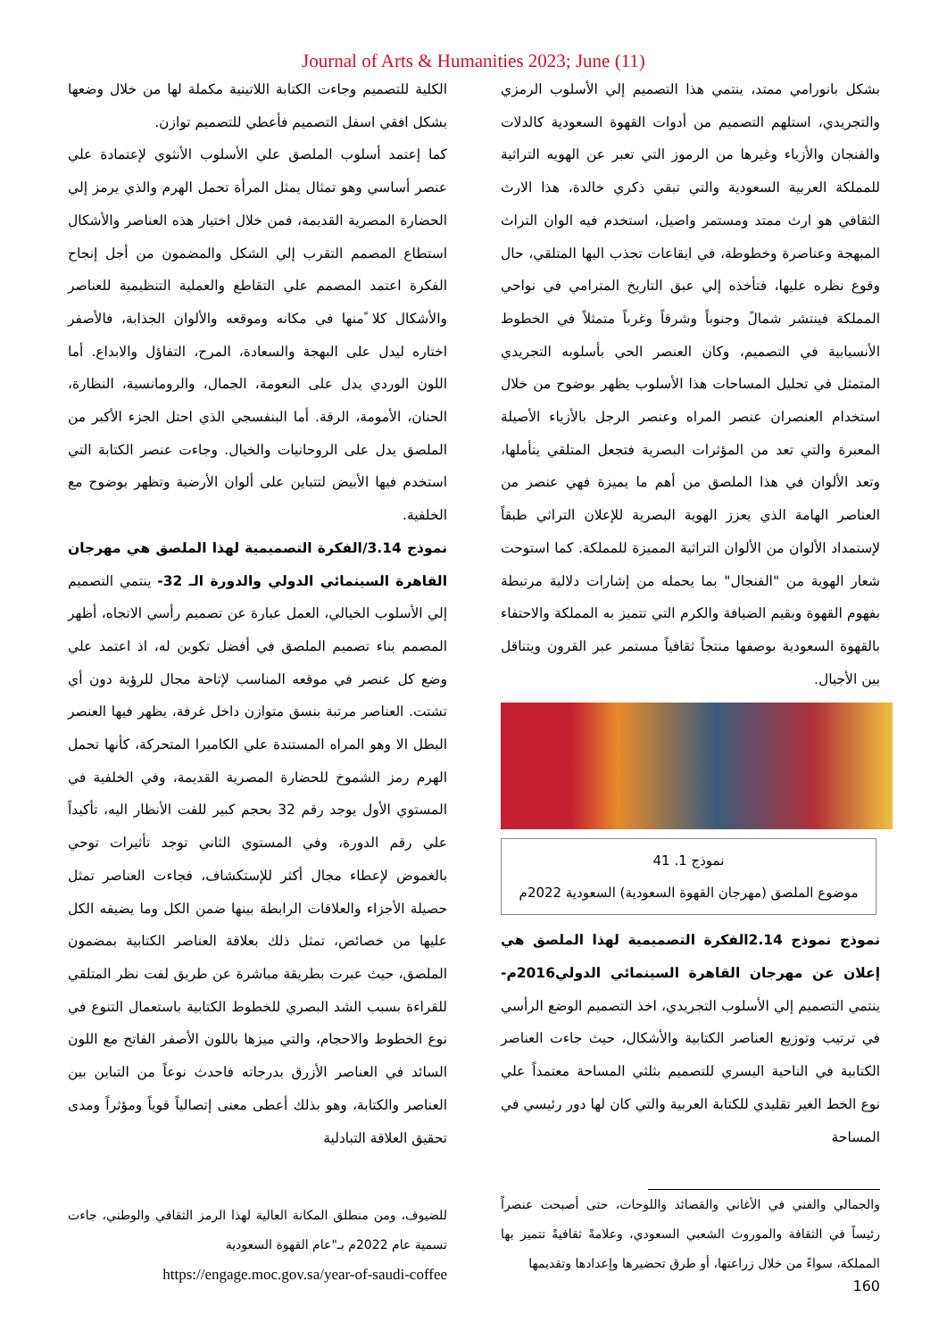Journal of Arts & Humanities 2023; June (11)
بشكل بانورامي ممتد، ينتمي هذا التصميم إلي الأسلوب الرمزي والتجريدي، استلهم التصميم من أدوات القهوة السعودية كالدلات والفنجان والأزياء وغيرها من الرموز التي تعبر عن الهويه التراثية للمملكة العربية السعودية والتي تبقي ذكري خالدة، هذا الارث الثقافي هو ارث ممتد ومستمر واصيل، استخدم فيه الوان التراث المبهجة وعناصرة وخطوطة، في ايقاعات تجذب اليها المتلقي، حال وقوع نظره عليها، فتأخذه إلي عبق التاريخ المترامي في نواحي المملكة فينتشر شمالً وجنوباً وشرقاً وغرباً متمثلاً في الخطوط الأنسيابية في التصميم، وكان العنصر الحي بأسلوبه التجريدي المتمثل في تحليل المساحات هذا الأسلوب يظهر بوضوح من خلال استخدام العنصران عنصر المراه وعنصر الرجل بالأزياء الأصيلة المعبرة والتي تعد من المؤثرات البصرية فتجعل المتلقي يتأملها، وتعد الألوان في هذا الملصق من أهم ما يميزة فهي عنصر من العناصر الهامة الذي يعزز الهوية البصرية للإعلان التراثي طبقاً لإستمداد الألوان من الألوان التراثية المميزة للمملكة. كما استوحت شعار الهوية من "الفنجال" بما يحمله من إشارات دلالية مرتبطة بفهوم القهوة وبقيم الضيافة والكرم التي تتميز به المملكة والاحتفاء بالقهوة السعودية بوصفها منتجاً ثقافياً مستمر عبر القرون ويتناقل بين الأجيال.
نموذج 1. 41
موضوع الملصق (مهرجان القهوة السعودية) السعودية 2022م
نموذج نموذج 2.14الفكرة التصميمية لهذا الملصق هي إعلان عن مهرجان القاهرة السينمائي الدولي2016م- ينتمي التصميم إلي الأسلوب التجريدي، اخذ التصميم الوضع الرأسي في ترتيب وتوزيع العناصر الكتابية والأشكال، حيث جاءت العناصر الكتابية في الناحية اليسري للتصميم بثلثي المساحة معتمداً علي نوع الخط الغير تقليدي للكتابة العربية والتي كان لها دور رئيسي في المساحة
والجمالي والفني في الأغاني والقصائد واللوحات، حتى أصبحت عنصراً رئيساً في الثقافة والموروث الشعبي السعودي، وعلامةً ثقافيةً تتميز بها المملكة، سواءً من خلال زراعتها، أو طرق تحضيرها وإعدادها وتقديمها
الكلية للتصميم وجاءت الكتابة اللاتينية مكملة لها من خلال وضعها بشكل افقي اسفل التصميم فأعطي للتصميم توازن.
كما إعتمد أسلوب الملصق علي الأسلوب الأنثوي لإعتمادة علي عنصر أساسي وهو تمثال يمثل المرأة تحمل الهرم والذي يرمز إلي الحضارة المصرية القديمة، فمن خلال اختيار هذه العناصر والأشكال استطاع المصمم التقرب إلي الشكل والمضمون من أجل إنجاح الفكرة اعتمد المصمم علي التقاطع والعملية التنظيمية للعناصر والأشكال كلا ًمنها في مكانه وموقعه والألوان الجذابة، فالأصفر اختاره ليدل على البهجة والسعادة، المرح، التفاؤل والابداع. أما اللون الوردي يدل على النعومة، الجمال، والرومانسية، النظارة، الحنان، الأمومة، الرقة. أما البنفسجي الذي احتل الجزء الأكبر من الملصق يدل على الروحانيات والخيال. وجاءت عنصر الكتابة التي استخدم فيها الأبيض لتتباين على ألوان الأرضية وتظهر بوضوح مع الخلفية.
نموذج 3.14/الفكرة التصميمية لهذا الملصق هي مهرجان القاهرة السينمائي الدولي والدورة الـ 32- ينتمي التصميم إلي الأسلوب الخيالي، العمل عبارة عن تصميم رأسي الاتجاه، أظهر المصمم بناء تصميم الملصق في أفضل تكوين له، اذ اعتمد علي وضع كل عنصر في موقعه المناسب لإتاحة مجال للرؤية دون أي تشتت. العناصر مرتبة بنسق متوازن داخل غرفة، يظهر فيها العنصر البطل الا وهو المراه المستندة علي الكاميرا المتحركة، كأنها تحمل الهرم رمز الشموخ للحضارة المصرية القديمة، وفي الخلفية في المستوي الأول يوجد رقم 32 بحجم كبير للفت الأنظار اليه، تأكيداً علي رقم الدورة، وفي المستوي الثاني توجد تأثيرات توحي بالغموض لإعطاء مجال أكثر للإستكشاف، فجاءت العناصر تمثل حصيلة الأجزاء والعلاقات الرابطة بينها ضمن الكل وما يضيفه الكل عليها من خصائص، تمثل ذلك بعلاقة العناصر الكتابية بمضمون الملصق، حيث عبرت بطريقة مباشرة عن طريق لفت نظر المتلقي للقراءة بسبب الشد البصري للخطوط الكتابية باستعمال التنوع في نوع الخطوط والاحجام، والتي ميزها باللون الأصفر الفاتح مع اللون السائد في العناصر الأزرق بدرجاته فاحدث نوعاً من التباين بين العناصر والكتابة، وهو بذلك أعطى معنى إتصالياً قوياً ومؤثراً ومدى تحقيق العلاقة التبادلية
للضيوف، ومن منطلق المكانة العالية لهذا الرمز الثقافي والوطني، جاءت تسمية عام 2022م بـ"عام القهوة السعودية
https://engage.moc.gov.sa/year-of-saudi-coffee
160